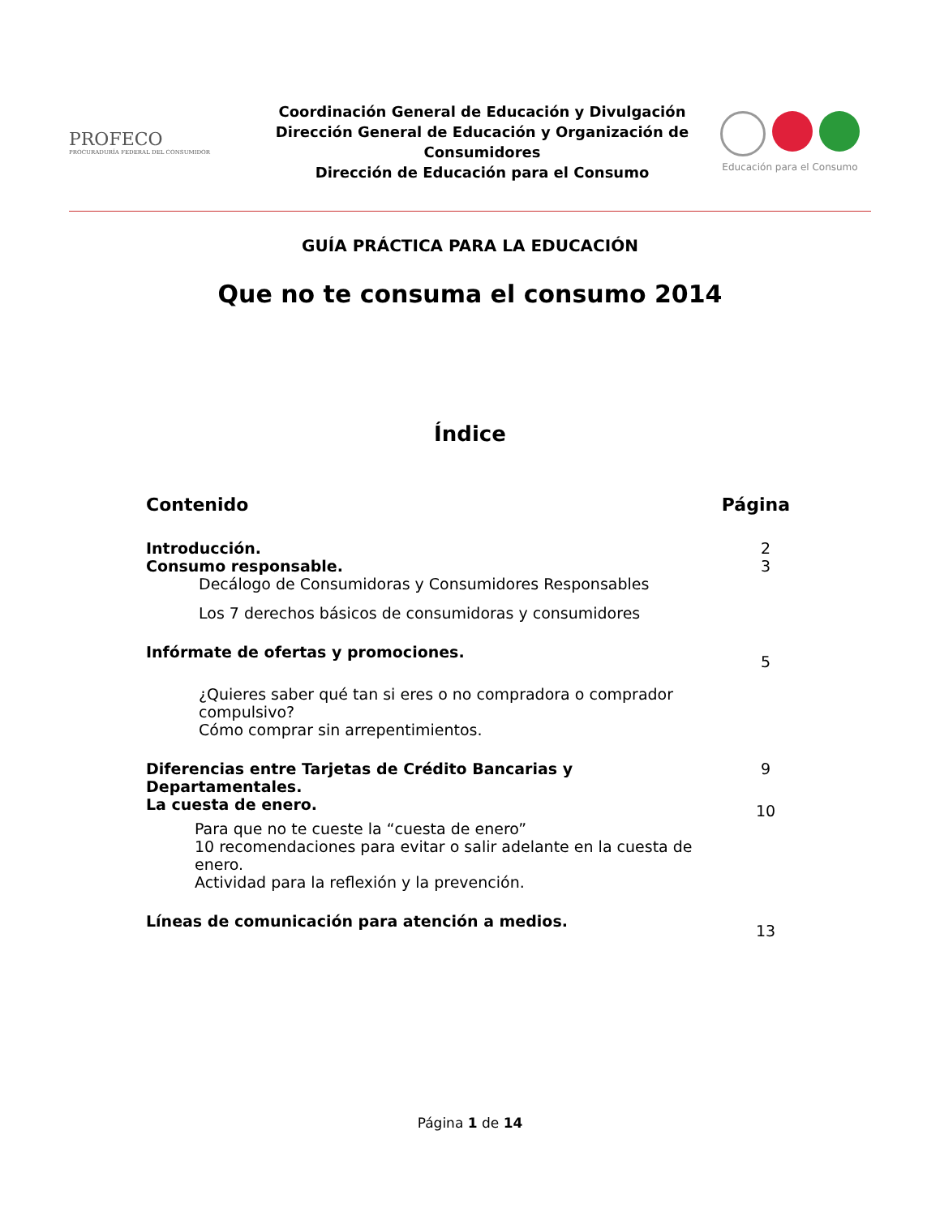PROFECO
PROCURADURÍA FEDERAL DEL CONSUMIDOR
Coordinación General de Educación y Divulgación
Dirección General de Educación y Organización de Consumidores
Dirección de Educación para el Consumo
Educación para el Consumo
GUÍA PRÁCTICA PARA LA EDUCACIÓN
Que no te consuma el consumo 2014
Índice
Contenido Página
Introducción. 2
Consumo responsable. 3
Decálogo de Consumidoras y Consumidores Responsables
Los 7 derechos básicos de consumidoras y consumidores
Infórmate de ofertas y promociones. 5
¿Quieres saber qué tan si eres o no compradora o comprador compulsivo?
Cómo comprar sin arrepentimientos.
Diferencias entre Tarjetas de Crédito Bancarias y
Departamentales. 9
La cuesta de enero. 10
Para que no te cueste la “cuesta de enero”
10 recomendaciones para evitar o salir adelante en la cuesta de enero.
Actividad para la reflexión y la prevención.
Líneas de comunicación para atención a medios. 13
Página 1 de 14